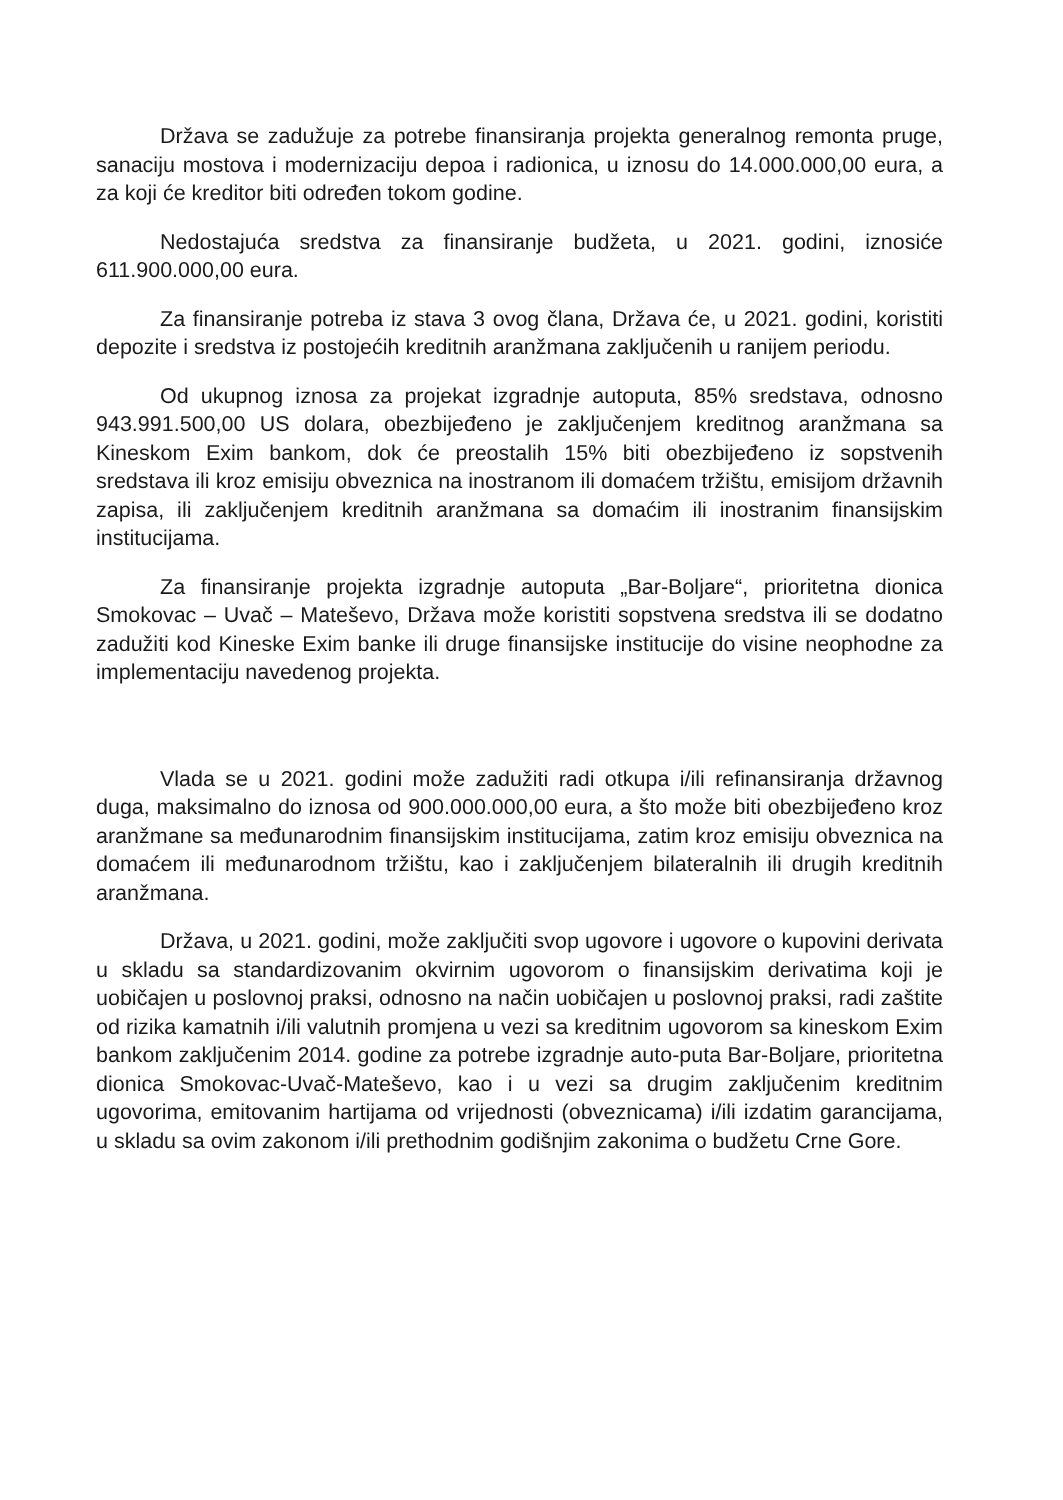Država se zadužuje za potrebe finansiranja projekta generalnog remonta pruge, sanaciju mostova i modernizaciju depoa i radionica, u iznosu do 14.000.000,00 eura, a za koji će kreditor biti određen tokom godine.
Nedostajuća sredstva za finansiranje budžeta, u 2021. godini, iznosiće 611.900.000,00 eura.
Za finansiranje potreba iz stava 3 ovog člana, Država će, u 2021. godini, koristiti depozite i sredstva iz postojećih kreditnih aranžmana zaključenih u ranijem periodu.
Od ukupnog iznosa za projekat izgradnje autoputa, 85% sredstava, odnosno 943.991.500,00 US dolara, obezbijeđeno je zaključenjem kreditnog aranžmana sa Kineskom Exim bankom, dok će preostalih 15% biti obezbijeđeno iz sopstvenih sredstava ili kroz emisiju obveznica na inostranom ili domaćem tržištu, emisijom državnih zapisa, ili zaključenjem kreditnih aranžmana sa domaćim ili inostranim finansijskim institucijama.
Za finansiranje projekta izgradnje autoputa „Bar-Boljare“, prioritetna dionica Smokovac – Uvač – Mateševo, Država može koristiti sopstvena sredstva ili se dodatno zadužiti kod Kineske Exim banke ili druge finansijske institucije do visine neophodne za implementaciju navedenog projekta.
Vlada se u 2021. godini može zadužiti radi otkupa i/ili refinansiranja državnog duga, maksimalno do iznosa od 900.000.000,00 eura, a što može biti obezbijeđeno kroz aranžmane sa međunarodnim finansijskim institucijama, zatim kroz emisiju obveznica na domaćem ili međunarodnom tržištu, kao i zaključenjem bilateralnih ili drugih kreditnih aranžmana.
Država, u 2021. godini, može zaključiti svop ugovore i ugovore o kupovini derivata u skladu sa standardizovanim okvirnim ugovorom o finansijskim derivatima koji je uobičajen u poslovnoj praksi, odnosno na način uobičajen u poslovnoj praksi, radi zaštite od rizika kamatnih i/ili valutnih promjena u vezi sa kreditnim ugovorom sa kineskom Exim bankom zaključenim 2014. godine za potrebe izgradnje auto-puta Bar-Boljare, prioritetna dionica Smokovac-Uvač-Mateševo, kao i u vezi sa drugim zaključenim kreditnim ugovorima, emitovanim hartijama od vrijednosti (obveznicama) i/ili izdatim garancijama, u skladu sa ovim zakonom i/ili prethodnim godišnjim zakonima o budžetu Crne Gore.